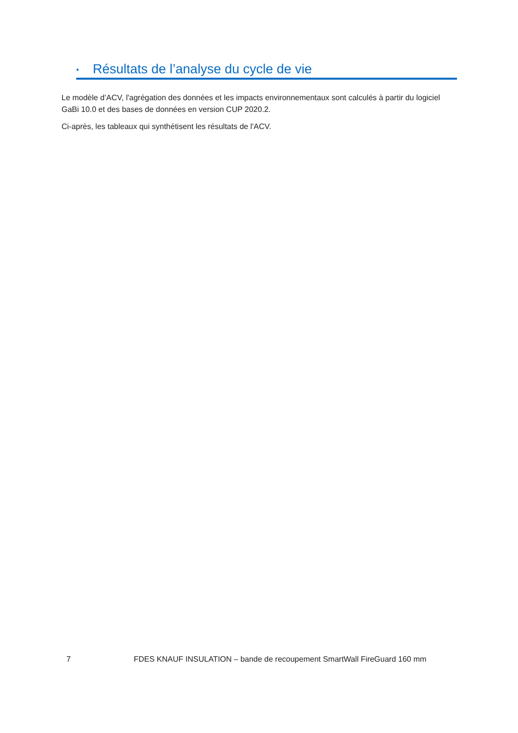• Résultats de l’analyse du cycle de vie
Le modèle d’ACV, l'agrégation des données et les impacts environnementaux sont calculés à partir du logiciel GaBi 10.0 et des bases de données en version CUP 2020.2.
Ci-après, les tableaux qui synthétisent les résultats de l'ACV.
7 FDES KNAUF INSULATION – bande de recoupement SmartWall FireGuard 160 mm